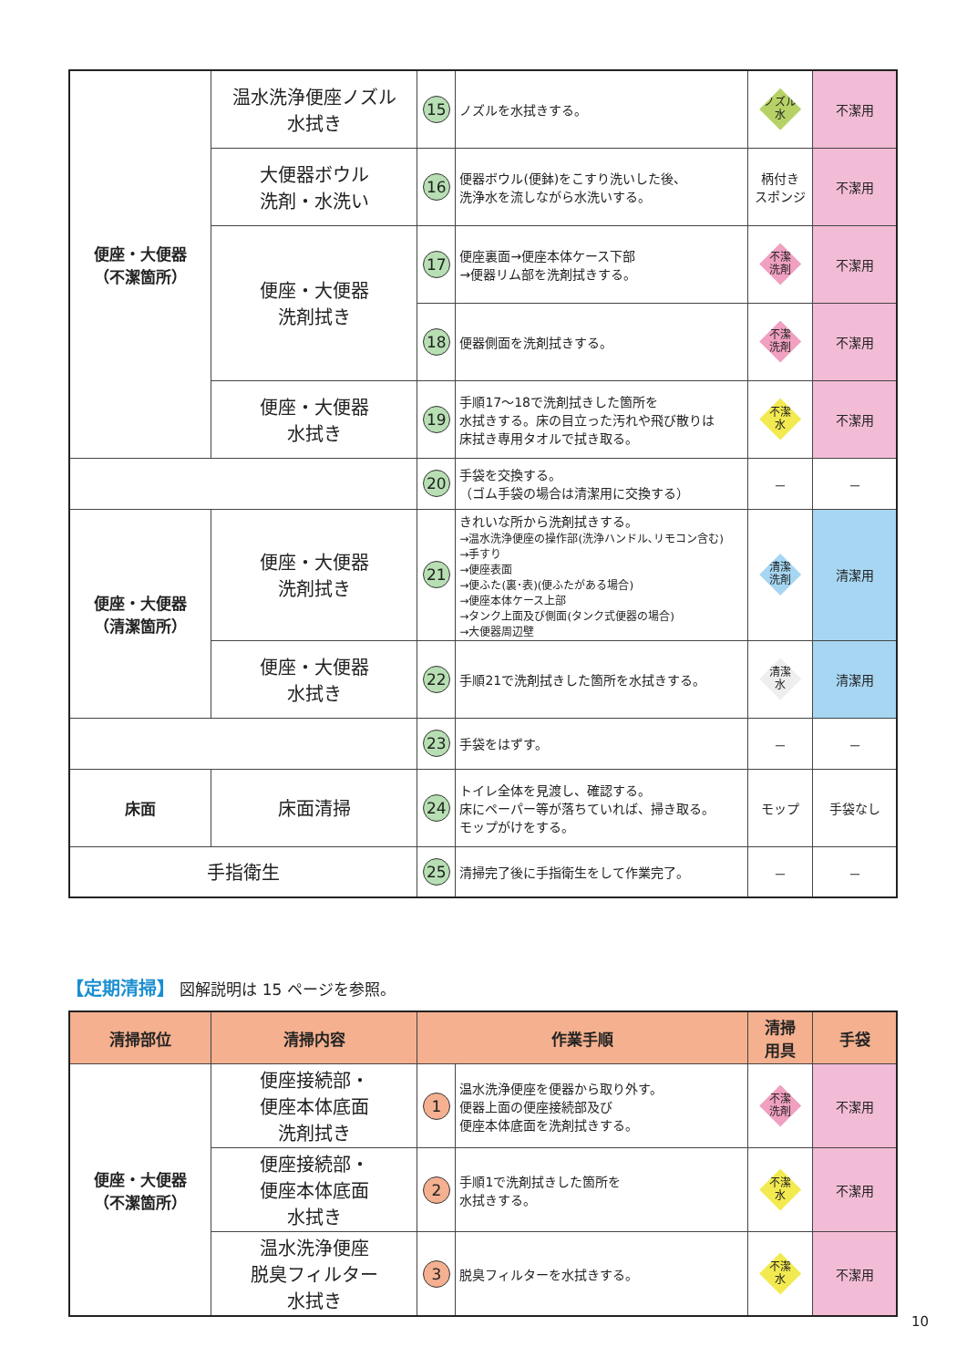| 便座・大便器 （不潔箇所） | 温水洗浄便座ノズル 水拭き | 15 | ノズルを水拭きする。 | ノズル 水 | 不潔用 |
| | 大便器ボウル 洗剤・水洗い | 16 | 便器ボウル(便鉢)をこすり洗いした後、 洗浄水を流しながら水洗いする。 | 柄付き スポンジ | 不潔用 |
| | 便座・大便器 洗剤拭き | 17 | 便座裏面→便座本体ケース下部 →便器リム部を洗剤拭きする。 | 不潔 洗剤 | 不潔用 |
| | | 18 | 便器側面を洗剤拭きする。 | 不潔 洗剤 | 不潔用 |
| | 便座・大便器 水拭き | 19 | 手順17～18で洗剤拭きした箇所を 水拭きする。床の目立った汚れや飛び散りは 床拭き専用タオルで拭き取る。 | 不潔 水 | 不潔用 |
| | | 20 | 手袋を交換する。 （ゴム手袋の場合は清潔用に交換する） | － | － |
| 便座・大便器 （清潔箇所） | 便座・大便器 洗剤拭き | 21 | きれいな所から洗剤拭きする。 →温水洗浄便座の操作部(洗浄ハンドル､リモコン含む) →手すり →便座表面 →便ふた(裏･表)(便ふたがある場合) →便座本体ケース上部 →タンク上面及び側面(タンク式便器の場合) →大便器周辺壁 | 清潔 洗剤 | 清潔用 |
| | 便座・大便器 水拭き | 22 | 手順21で洗剤拭きした箇所を水拭きする。 | 清潔 水 | 清潔用 |
| | | 23 | 手袋をはずす。 | － | － |
| 床面 | 床面清掃 | 24 | トイレ全体を見渡し、確認する。 床にペーパー等が落ちていれば、掃き取る。 モップがけをする。 | モップ | 手袋なし |
| 手指衛生 | | 25 | 清掃完了後に手指衛生をして作業完了。 | － | － |
【定期清掃】 図解説明は 15 ページを参照。
| 清掃部位 | 清掃内容 | 作業手順 | | 清掃 用具 | 手袋 |
| --- | --- | --- | --- | --- | --- |
| 便座・大便器 （不潔箇所） | 便座接続部・ 便座本体底面 洗剤拭き | 1 | 温水洗浄便座を便器から取り外す。 便器上面の便座接続部及び 便座本体底面を洗剤拭きする。 | 不潔 洗剤 | 不潔用 |
| | 便座接続部・ 便座本体底面 水拭き | 2 | 手順1で洗剤拭きした箇所を 水拭きする。 | 不潔 水 | 不潔用 |
| | 温水洗浄便座 脱臭フィルター 水拭き | 3 | 脱臭フィルターを水拭きする。 | 不潔 水 | 不潔用 |
10